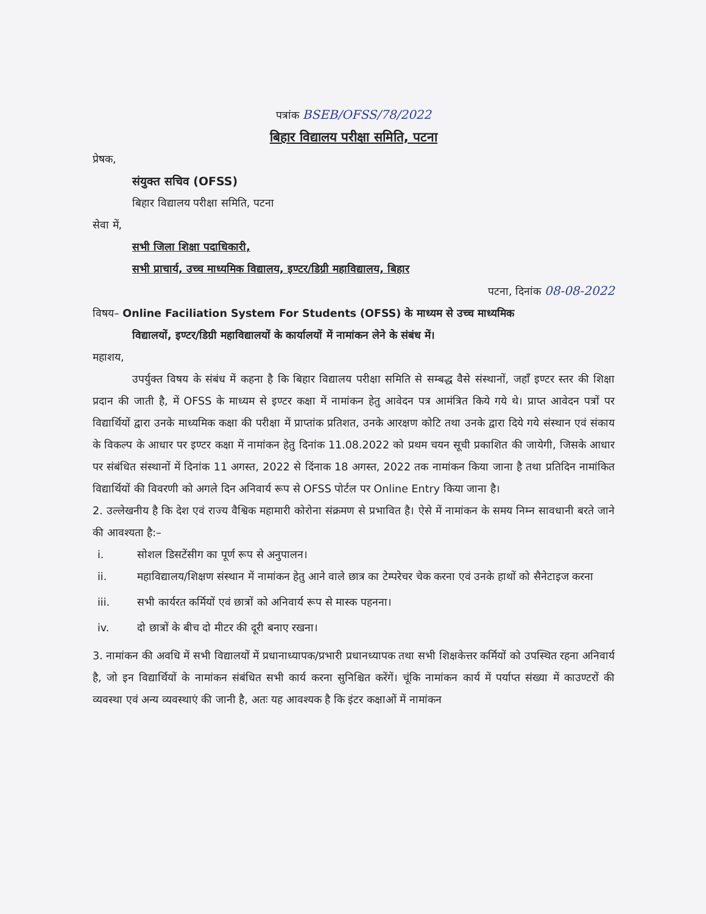पत्रांक BSEB/OFSS/78/2022
बिहार विद्यालय परीक्षा समिति, पटना
प्रेषक,
संयुक्त सचिव (OFSS)
बिहार विद्यालय परीक्षा समिति, पटना
सेवा में,
सभी जिला शिक्षा पदाधिकारी,
सभी प्राचार्य, उच्च माध्यमिक विद्यालय, इण्टर/डिग्री महाविद्यालय, बिहार
पटना, दिनांक 08-08-2022
विषय– Online Faciliation System For Students (OFSS) के माध्यम से उच्च माध्यमिक
विद्यालयों, इण्टर/डिग्री महाविद्यालयों के कार्यालयों में नामांकन लेने के संबंध में।
महाशय,
उपर्युक्त विषय के संबंध में कहना है कि बिहार विद्यालय परीक्षा समिति से सम्बद्ध वैसे संस्थानों, जहाँ इण्टर स्तर की शिक्षा प्रदान की जाती है, में OFSS के माध्यम से इण्टर कक्षा में नामांकन हेतु आवेदन पत्र आमंत्रित किये गये थे। प्राप्त आवेदन पत्रों पर विद्यार्थियों द्वारा उनके माध्यमिक कक्षा की परीक्षा में प्राप्तांक प्रतिशत, उनके आरक्षण कोटि तथा उनके द्वारा दिये गये संस्थान एवं संकाय के विकल्प के आधार पर इण्टर कक्षा में नामांकन हेतु दिनांक 11.08.2022 को प्रथम चयन सूची प्रकाशित की जायेगी, जिसके आधार पर संबंधित संस्थानों में दिनांक 11 अगस्त, 2022 से दिंनाक 18 अगस्त, 2022 तक नामांकन किया जाना है तथा प्रतिदिन नामांकित विद्यार्थियों की विवरणी को अगले दिन अनिवार्य रूप से OFSS पोर्टल पर Online Entry किया जाना है।
2. उल्लेखनीय है कि देश एवं राज्य वैश्विक महामारी कोरोना संक्रमण से प्रभावित है। ऐसे में नामांकन के समय निम्न सावधानी बरते जाने की आवश्यता है:–
i. सोशल डिसटेंसीग का पूर्ण रूप से अनुपालन।
ii. महाविद्यालय/शिक्षण संस्थान में नामांकन हेतु आने वाले छात्र का टेम्परेचर चेक करना एवं उनके हाथों को सैनेटाइज करना
iii. सभी कार्यरत कर्मियों एवं छात्रों को अनिवार्य रूप से मास्क पहनना।
iv. दो छात्रों के बीच दो मीटर की दूरी बनाए रखना।
3. नामांकन की अवधि में सभी विद्यालयों में प्रधानाध्यापक/प्रभारी प्रधानध्यापक तथा सभी शिक्षकेत्तर कर्मियों को उपस्थित रहना अनिवार्य है, जो इन विद्यार्थियों के नामांकन संबंधित सभी कार्य करना सुनिश्चित करेंगें। चूंकि नामांकन कार्य में पर्याप्त संख्या में काउण्टरों की व्यवस्था एवं अन्य व्यवस्थाएं की जानी है, अतः यह आवश्यक है कि इंटर कक्षाओं में नामांकन